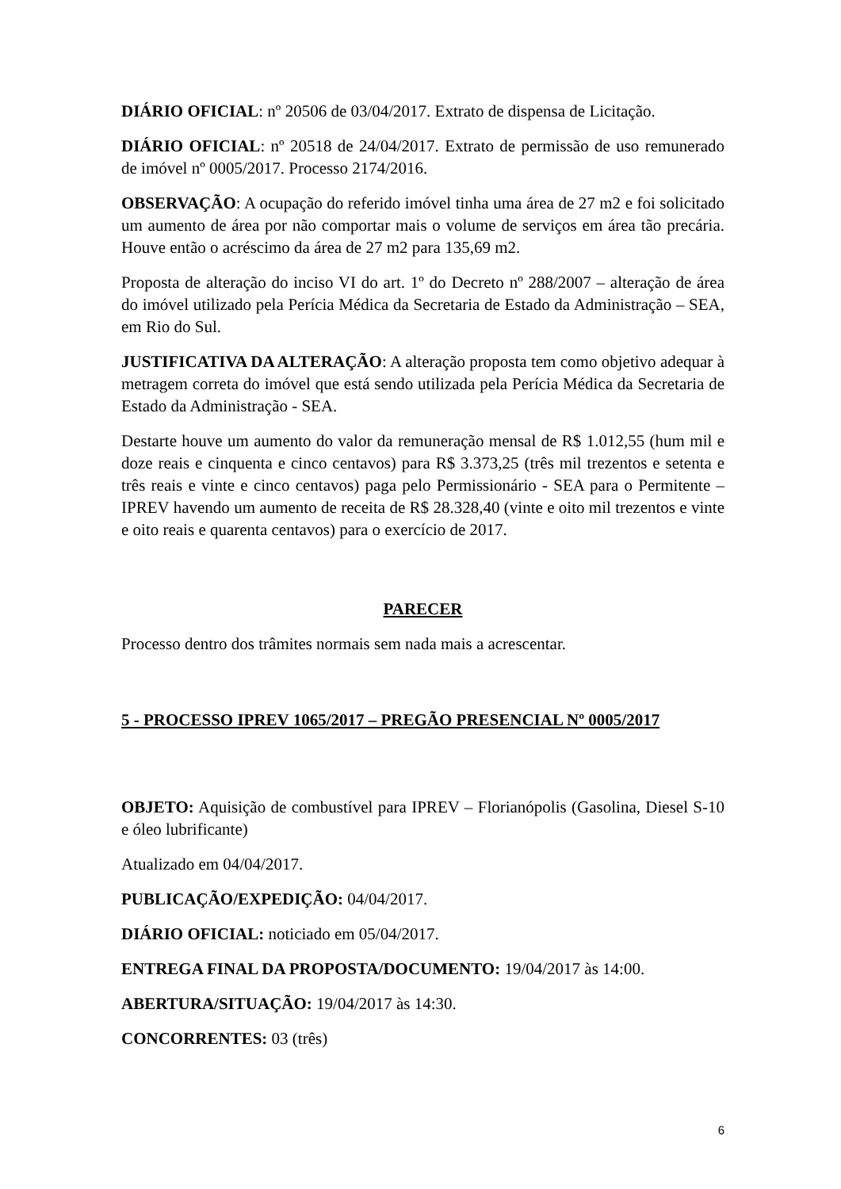DIÁRIO OFICIAL: nº 20506 de 03/04/2017. Extrato de dispensa de Licitação.
DIÁRIO OFICIAL: nº 20518 de 24/04/2017. Extrato de permissão de uso remunerado de imóvel nº 0005/2017. Processo 2174/2016.
OBSERVAÇÃO: A ocupação do referido imóvel tinha uma área de 27 m2 e foi solicitado um aumento de área por não comportar mais o volume de serviços em área tão precária. Houve então o acréscimo da área de 27 m2 para 135,69 m2.
Proposta de alteração do inciso VI do art. 1º do Decreto nº 288/2007 – alteração de área do imóvel utilizado pela Perícia Médica da Secretaria de Estado da Administração – SEA, em Rio do Sul.
JUSTIFICATIVA DA ALTERAÇÃO: A alteração proposta tem como objetivo adequar à metragem correta do imóvel que está sendo utilizada pela Perícia Médica da Secretaria de Estado da Administração - SEA.
Destarte houve um aumento do valor da remuneração mensal de R$ 1.012,55 (hum mil e doze reais e cinquenta e cinco centavos) para R$ 3.373,25 (três mil trezentos e setenta e três reais e vinte e cinco centavos) paga pelo Permissionário - SEA para o Permitente – IPREV havendo um aumento de receita de R$ 28.328,40 (vinte e oito mil trezentos e vinte e oito reais e quarenta centavos) para o exercício de 2017.
PARECER
Processo dentro dos trâmites normais sem nada mais a acrescentar.
5 - PROCESSO IPREV 1065/2017 – PREGÃO PRESENCIAL Nº 0005/2017
OBJETO: Aquisição de combustível para IPREV – Florianópolis (Gasolina, Diesel S-10 e óleo lubrificante)
Atualizado em 04/04/2017.
PUBLICAÇÃO/EXPEDIÇÃO: 04/04/2017.
DIÁRIO OFICIAL: noticiado em 05/04/2017.
ENTREGA FINAL DA PROPOSTA/DOCUMENTO: 19/04/2017 às 14:00.
ABERTURA/SITUAÇÃO: 19/04/2017 às 14:30.
CONCORRENTES: 03 (três)
6